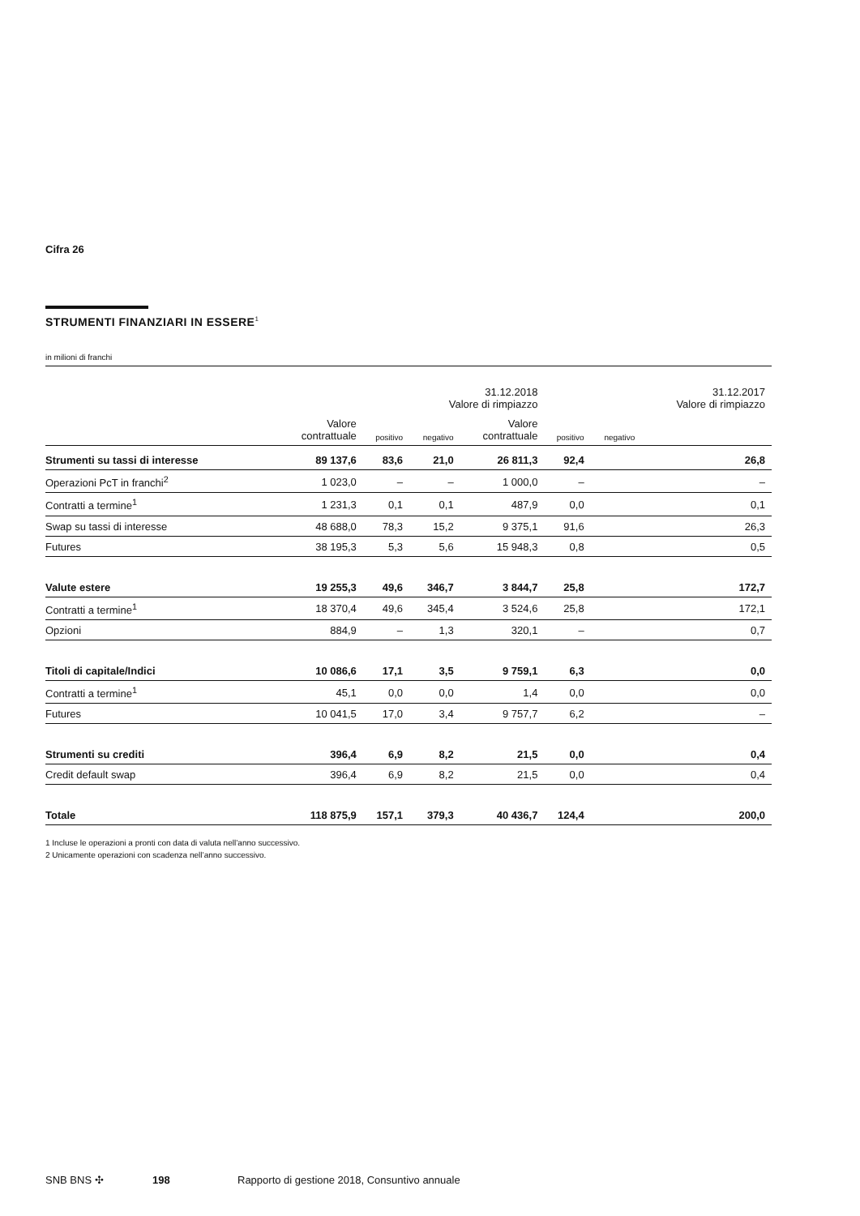Cifra 26
STRUMENTI FINANZIARI IN ESSERE<sup>1</sup>
in milioni di franchi
| | | | 31.12.2018 Valore di rimpiazzo | | | | 31.12.2017 Valore di rimpiazzo |
| --- | --- | --- | --- | --- | --- | --- | --- |
| | Valore contrattuale | positivo | negativo | Valore contrattuale | positivo | negativo | |
| Strumenti su tassi di interesse | 89 137,6 | 83,6 | 21,0 | 26 811,3 | 92,4 | 26,8 | |
| Operazioni PcT in franchi<sup>2</sup> | 1 023,0 | – | – | 1 000,0 | – | – | |
| Contratti a termine<sup>1</sup> | 1 231,3 | 0,1 | 0,1 | 487,9 | 0,0 | 0,1 | |
| Swap su tassi di interesse | 48 688,0 | 78,3 | 15,2 | 9 375,1 | 91,6 | 26,3 | |
| Futures | 38 195,3 | 5,3 | 5,6 | 15 948,3 | 0,8 | 0,5 | |
| Valute estere | 19 255,3 | 49,6 | 346,7 | 3 844,7 | 25,8 | 172,7 | |
| Contratti a termine<sup>1</sup> | 18 370,4 | 49,6 | 345,4 | 3 524,6 | 25,8 | 172,1 | |
| Opzioni | 884,9 | – | 1,3 | 320,1 | – | 0,7 | |
| Titoli di capitale/Indici | 10 086,6 | 17,1 | 3,5 | 9 759,1 | 6,3 | 0,0 | |
| Contratti a termine<sup>1</sup> | 45,1 | 0,0 | 0,0 | 1,4 | 0,0 | 0,0 | |
| Futures | 10 041,5 | 17,0 | 3,4 | 9 757,7 | 6,2 | – | |
| Strumenti su crediti | 396,4 | 6,9 | 8,2 | 21,5 | 0,0 | 0,4 | |
| Credit default swap | 396,4 | 6,9 | 8,2 | 21,5 | 0,0 | 0,4 | |
| Totale | 118 875,9 | 157,1 | 379,3 | 40 436,7 | 124,4 | 200,0 | |
1 Incluse le operazioni a pronti con data di valuta nell’anno successivo.
2 Unicamente operazioni con scadenza nell’anno successivo.
SNB BNS ✣ 198 Rapporto di gestione 2018, Consuntivo annuale